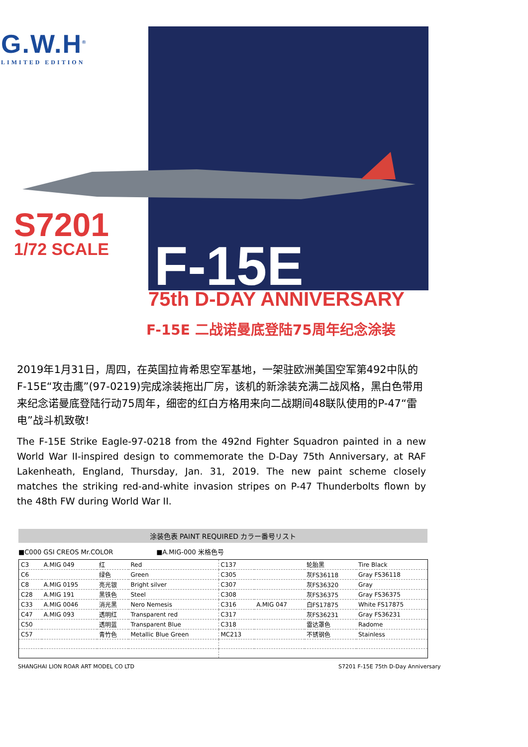G.W.H<sup>®</sup>
LIMITED EDITION
S7201
1/72 SCALE
F-15E
75th D-DAY ANNIVERSARY
F-15E 二战诺曼底登陆75周年纪念涂装
2019年1月31日，周四，在英国拉肯希思空军基地，一架驻欧洲美国空军第492中队的F-15E“攻击鹰”(97-0219)完成涂装拖出厂房，该机的新涂装充满二战风格，黑白色带用来纪念诺曼底登陆行动75周年，细密的红白方格用来向二战期间48联队使用的P-47“雷电”战斗机致敬!
The F-15E Strike Eagle-97-0218 from the 492nd Fighter Squadron painted in a new World War II-inspired design to commemorate the D-Day 75th Anniversary, at RAF Lakenheath, England, Thursday, Jan. 31, 2019. The new paint scheme closely matches the striking red-and-white invasion stripes on P-47 Thunderbolts flown by the 48th FW during World War II.
涂装色表 PAINT REQUIRED カラー番号リスト
■C000 GSI CREOS Mr.COLOR ■A.MIG-000 米格色号
| C3 | A.MIG 049 | 红 | Red | C137 | | 轮胎黑 | Tire Black |
| C6 | | 绿色 | Green | C305 | | 灰FS36118 | Gray FS36118 |
| C8 | A.MIG 0195 | 亮光银 | Bright silver | C307 | | 灰FS36320 | Gray |
| C28 | A.MIG 191 | 黑铁色 | Steel | C308 | | 灰FS36375 | Gray FS36375 |
| C33 | A.MIG 0046 | 消光黑 | Nero Nemesis | C316 | A.MIG 047 | 白FS17875 | White FS17875 |
| C47 | A.MIG 093 | 透明红 | Transparent red | C317 | | 灰FS36231 | Gray FS36231 |
| C50 | | 透明蓝 | Transparent Blue | C318 | | 雷达罩色 | Radome |
| C57 | | 青竹色 | Metallic Blue Green | MC213 | | 不锈钢色 | Stainless |
SHANGHAI LION ROAR ART MODEL CO LTD
S7201 F-15E 75th D-Day Anniversary